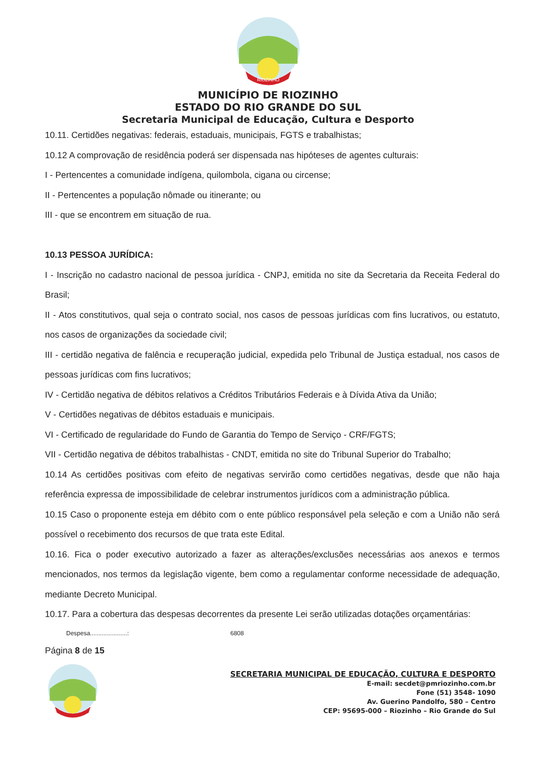RIOZINHO
MUNICÍPIO DE RIOZINHO
ESTADO DO RIO GRANDE DO SUL
Secretaria Municipal de Educação, Cultura e Desporto
10.11. Certidões negativas: federais, estaduais, municipais, FGTS e trabalhistas;
10.12 A comprovação de residência poderá ser dispensada nas hipóteses de agentes culturais:
I - Pertencentes a comunidade indígena, quilombola, cigana ou circense;
II - Pertencentes a população nômade ou itinerante; ou
III - que se encontrem em situação de rua.
10.13 PESSOA JURÍDICA:
I - Inscrição no cadastro nacional de pessoa jurídica - CNPJ, emitida no site da Secretaria da Receita Federal do Brasil;
II - Atos constitutivos, qual seja o contrato social, nos casos de pessoas jurídicas com fins lucrativos, ou estatuto, nos casos de organizações da sociedade civil;
III - certidão negativa de falência e recuperação judicial, expedida pelo Tribunal de Justiça estadual, nos casos de pessoas jurídicas com fins lucrativos;
IV - Certidão negativa de débitos relativos a Créditos Tributários Federais e à Dívida Ativa da União;
V - Certidões negativas de débitos estaduais e municipais.
VI - Certificado de regularidade do Fundo de Garantia do Tempo de Serviço - CRF/FGTS;
VII - Certidão negativa de débitos trabalhistas - CNDT, emitida no site do Tribunal Superior do Trabalho;
10.14 As certidões positivas com efeito de negativas servirão como certidões negativas, desde que não haja referência expressa de impossibilidade de celebrar instrumentos jurídicos com a administração pública.
10.15 Caso o proponente esteja em débito com o ente público responsável pela seleção e com a União não será possível o recebimento dos recursos de que trata este Edital.
10.16. Fica o poder executivo autorizado a fazer as alterações/exclusões necessárias aos anexos e termos mencionados, nos termos da legislação vigente, bem como a regulamentar conforme necessidade de adequação, mediante Decreto Municipal.
10.17. Para a cobertura das despesas decorrentes da presente Lei serão utilizadas dotações orçamentárias:
Despesa......................: 6808
Página 8 de 15
SECRETARIA MUNICIPAL DE EDUCAÇÃO, CULTURA E DESPORTO
E-mail: secdet@pmriozinho.com.br
Fone (51) 3548- 1090
Av. Guerino Pandolfo, 580 – Centro
CEP: 95695-000 – Riozinho – Rio Grande do Sul